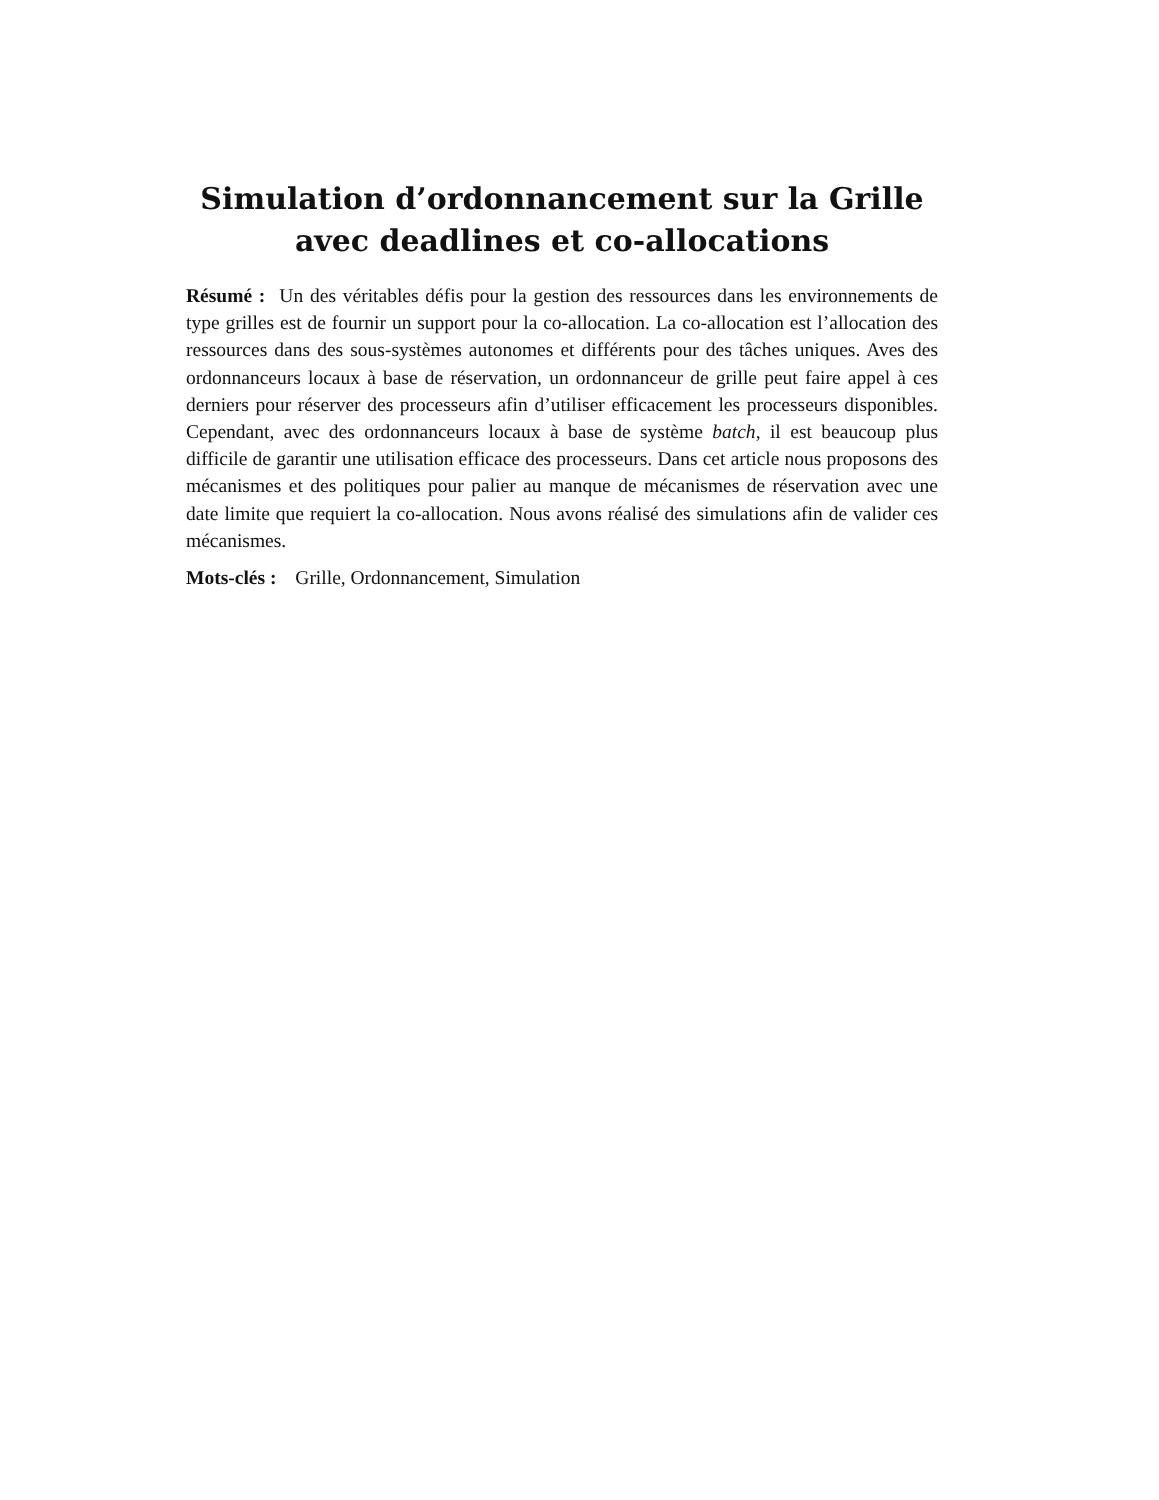Simulation d’ordonnancement sur la Grille
avec deadlines et co-allocations
Résumé : Un des véritables défis pour la gestion des ressources dans les environnements de type grilles est de fournir un support pour la co-allocation. La co-allocation est l’allocation des ressources dans des sous-systèmes autonomes et différents pour des tâches uniques. Aves des ordonnanceurs locaux à base de réservation, un ordonnanceur de grille peut faire appel à ces derniers pour réserver des processeurs afin d’utiliser efficacement les processeurs disponibles. Cependant, avec des ordonnanceurs locaux à base de système batch, il est beaucoup plus difficile de garantir une utilisation efficace des processeurs. Dans cet article nous proposons des mécanismes et des politiques pour palier au manque de mécanismes de réservation avec une date limite que requiert la co-allocation. Nous avons réalisé des simulations afin de valider ces mécanismes.
Mots-clés : Grille, Ordonnancement, Simulation